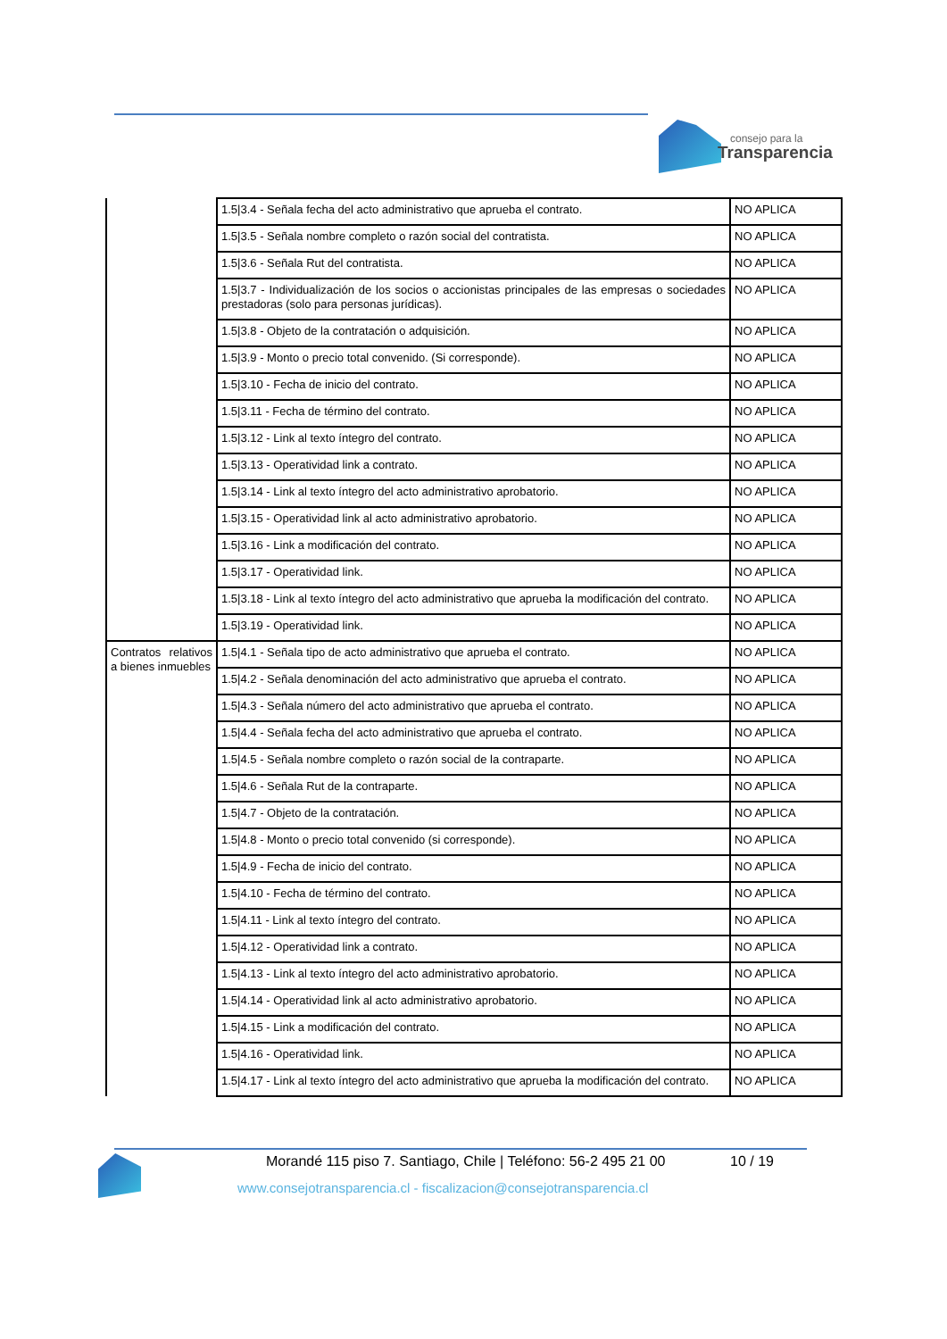consejo para la
Transparencia
| | 1.5/3.4 - Señala fecha del acto administrativo que aprueba el contrato. | NO APLICA |
| | 1.5/3.5 - Señala nombre completo o razón social del contratista. | NO APLICA |
| | 1.5/3.6 - Señala Rut del contratista. | NO APLICA |
| | 1.5/3.7 - Individualización de los socios o accionistas principales de las empresas o sociedades prestadoras (solo para personas jurídicas). | NO APLICA |
| | 1.5/3.8 - Objeto de la contratación o adquisición. | NO APLICA |
| | 1.5/3.9 - Monto o precio total convenido. (Si corresponde). | NO APLICA |
| | 1.5/3.10 - Fecha de inicio del contrato. | NO APLICA |
| | 1.5/3.11 - Fecha de término del contrato. | NO APLICA |
| | 1.5/3.12 - Link al texto íntegro del contrato. | NO APLICA |
| | 1.5/3.13 - Operatividad link a contrato. | NO APLICA |
| | 1.5/3.14 - Link al texto íntegro del acto administrativo aprobatorio. | NO APLICA |
| | 1.5/3.15 - Operatividad link al acto administrativo aprobatorio. | NO APLICA |
| | 1.5/3.16 - Link a modificación del contrato. | NO APLICA |
| | 1.5/3.17 - Operatividad link. | NO APLICA |
| | 1.5/3.18 - Link al texto íntegro del acto administrativo que aprueba la modificación del contrato. | NO APLICA |
| | 1.5/3.19 - Operatividad link. | NO APLICA |
| Contratos relativos a bienes inmuebles | 1.5/4.1 - Señala tipo de acto administrativo que aprueba el contrato. | NO APLICA |
| | 1.5/4.2 - Señala denominación del acto administrativo que aprueba el contrato. | NO APLICA |
| | 1.5/4.3 - Señala número del acto administrativo que aprueba el contrato. | NO APLICA |
| | 1.5/4.4 - Señala fecha del acto administrativo que aprueba el contrato. | NO APLICA |
| | 1.5/4.5 - Señala nombre completo o razón social de la contraparte. | NO APLICA |
| | 1.5/4.6 - Señala Rut de la contraparte. | NO APLICA |
| | 1.5/4.7 - Objeto de la contratación. | NO APLICA |
| | 1.5/4.8 - Monto o precio total convenido (si corresponde). | NO APLICA |
| | 1.5/4.9 - Fecha de inicio del contrato. | NO APLICA |
| | 1.5/4.10 - Fecha de término del contrato. | NO APLICA |
| | 1.5/4.11 - Link al texto íntegro del contrato. | NO APLICA |
| | 1.5/4.12 - Operatividad link a contrato. | NO APLICA |
| | 1.5/4.13 - Link al texto íntegro del acto administrativo aprobatorio. | NO APLICA |
| | 1.5/4.14 - Operatividad link al acto administrativo aprobatorio. | NO APLICA |
| | 1.5/4.15 - Link a modificación del contrato. | NO APLICA |
| | 1.5/4.16 - Operatividad link. | NO APLICA |
| | 1.5/4.17 - Link al texto íntegro del acto administrativo que aprueba la modificación del contrato. | NO APLICA |
Morandé 115 piso 7. Santiago, Chile | Teléfono: 56-2 495 21 00
10 / 19
www.consejotransparencia.cl - fiscalizacion@consejotransparencia.cl